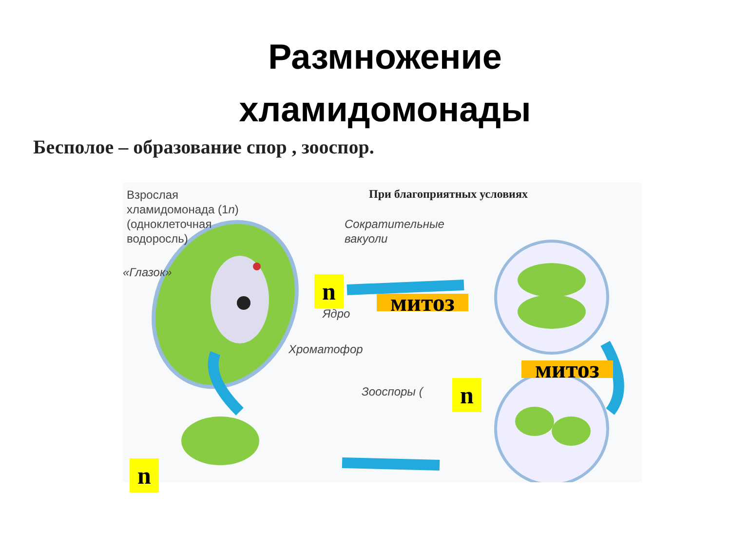Размножение
хламидомонады
Бесполое – образование спор , зооспор.
Взрослая
хламидомонада (1n)
(одноклеточная
водоросль)
При благоприятных условиях
Сократительные
вакуоли
«Глазок»
Ядро
Хроматофор
Зооспоры (
n
митоз
митоз
n
n